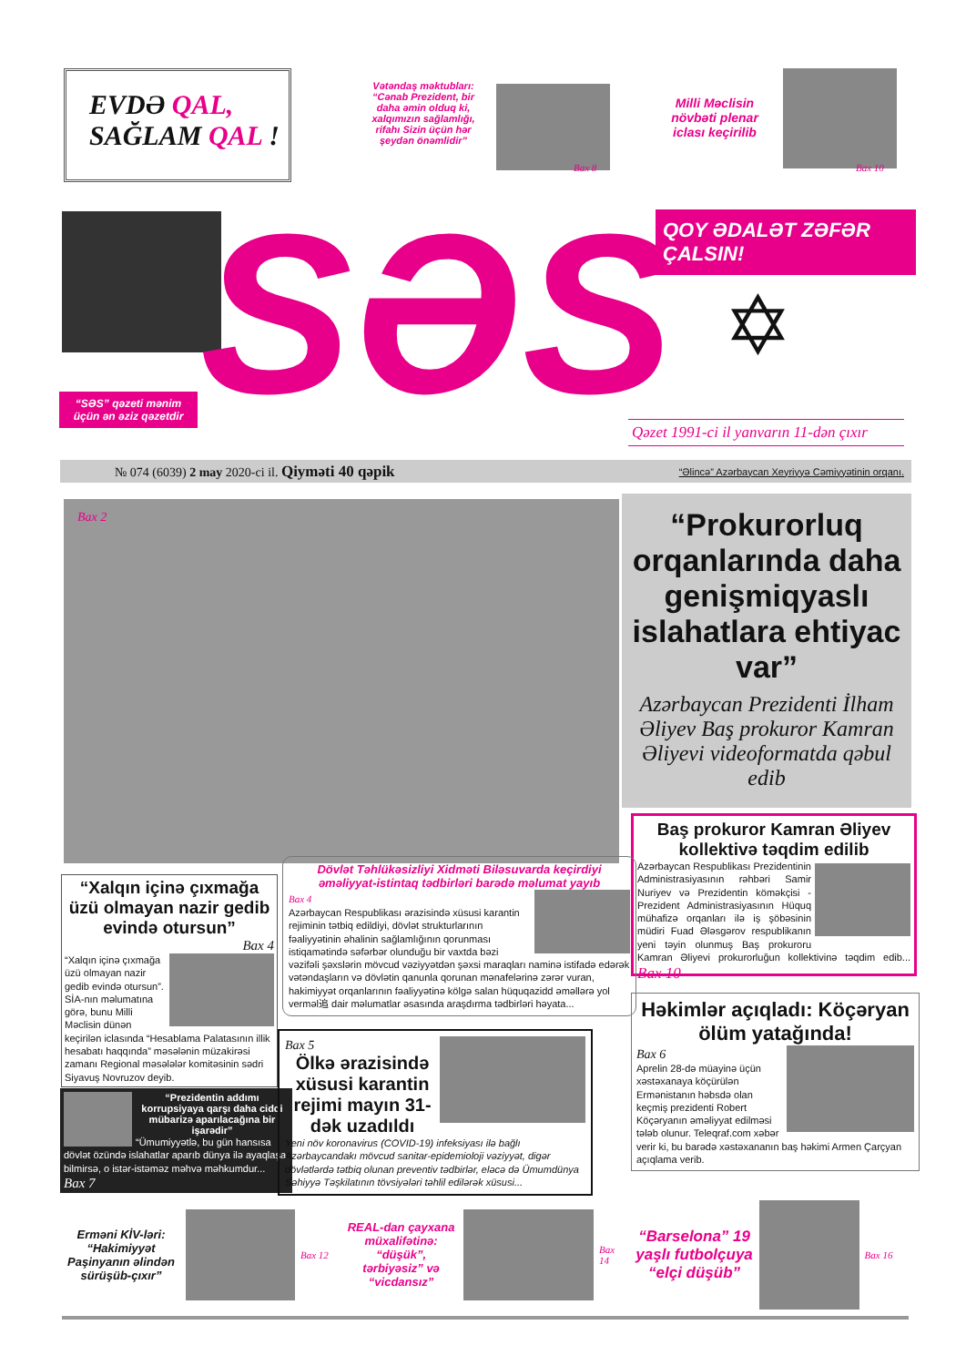EVDƏ QAL,
SAĞLAM QAL !
Vətəndaş məktubları: “Cənab Prezident, bir daha əmin olduq ki, xalqımızın sağlamlığı, rifahı Sizin üçün hər şeydən önəmlidir”
Bax 8
Milli Məclisin növbəti plenar iclası keçirilib
Bax 10
“SƏS” qəzeti mənim üçün ən əziz qəzetdir
SƏS
QOY ƏDALƏT ZƏFƏR ÇALSIN!
✡
Qəzet 1991-ci il yanvarın 11-dən çıxır
№ 074 (6039) 2 may 2020-ci il. Qiyməti 40 qəpik “Əlincə” Azərbaycan Xeyriyyə Cəmiyyətinin orqanı.
Bax 2
“Prokurorluq orqanlarında daha genişmiqyaslı islahatlara ehtiyac var”
Azərbaycan Prezidenti İlham Əliyev Baş prokuror Kamran Əliyevi videoformatda qəbul edib
Baş prokuror Kamran Əliyev kollektivə təqdim edilib
Azərbaycan Respublikası Prezidentinin Administrasiyasının rəhbəri Samir Nuriyev və Prezidentin köməkçisi - Prezident Administrasiyasının Hüquq mühafizə orqanları ilə iş şöbəsinin müdiri Fuad Ələsgərov respublikanın yeni təyin olunmuş Baş prokuroru Kamran Əliyevi prokurorluğun kollektivinə təqdim edib... Bax 10
“Xalqın içinə çıxmağa üzü olmayan nazir gedib evində otursun”
Bax 4
“Xalqın içinə çıxmağa üzü olmayan nazir gedib evində otursun”. SİA-nın məlumatına görə, bunu Milli Məclisin dünən keçirilən iclasında “Hesablama Palatasının illik hesabatı haqqında” məsələnin müzakirəsi zamanı Regional məsələlər komitəsinin sədri Siyavuş Novruzov deyib.
“Prezidentin addımı korrupsiyaya qarşı daha ciddi mübarizə aparılacağına bir işarədir”
“Ümumiyyətlə, bu gün hansısa dövlət özündə islahatlar aparıb dünya ilə ayaqlaşa bilmirsə, o istər-istəməz məhvə məhkumdur... Bax 7
Dövlət Təhlükəsizliyi Xidməti Biləsuvarda keçirdiyi əməliyyat-istintaq tədbirləri barədə məlumat yayıb
Bax 4
Azərbaycan Respublikası ərazisində xüsusi karantin rejiminin tətbiq edildiyi, dövlət strukturlarının fəaliyyətinin əhalinin sağlamlığının qorunması istiqamətində səfərbər olunduğu bir vaxtda bəzi vəzifəli şəxslərin mövcud vəziyyətdən şəxsi maraqları naminə istifadə edərək vətəndaşların və dövlətin qanunla qorunan mənafelərinə zərər vuran, hakimiyyət orqanlarının fəaliyyətinə kölgə salan hüquqazidd əməllərə yol verməl追 dair məlumatlar əsasında araşdırma tədbirləri həyata...
Bax 5
Ölkə ərazisində xüsusi karantin rejimi mayın 31-dək uzadıldı
Yeni növ koronavirus (COVID-19) infeksiyası ilə bağlı Azərbaycandakı mövcud sanitar-epidemioloji vəziyyət, digər dövlətlərdə tətbiq olunan preventiv tədbirlər, eləcə də Ümumdünya Səhiyyə Təşkilatının tövsiyələri təhlil edilərək xüsusi...
Həkimlər açıqladı: Köçəryan ölüm yatağında!
Bax 6
Aprelin 28-də müayinə üçün xəstəxanaya köçürülən Ermənistanın həbsdə olan keçmiş prezidenti Robert Köçəryanın əməliyyat edilməsi tələb olunur. Teleqraf.com xəbər verir ki, bu barədə xəstəxananın baş həkimi Armen Çarçyan açıqlama verib.
Erməni KİV-ləri: “Hakimiyyət Paşinyanın əlindən sürüşüb-çıxır”
Bax 12
REAL-dan çayxana müxalifətinə: “düşük”, tərbiyəsiz” və “vicdansız”
Bax 14
“Barselona” 19 yaşlı futbolçuya “elçi düşüb”
Bax 16